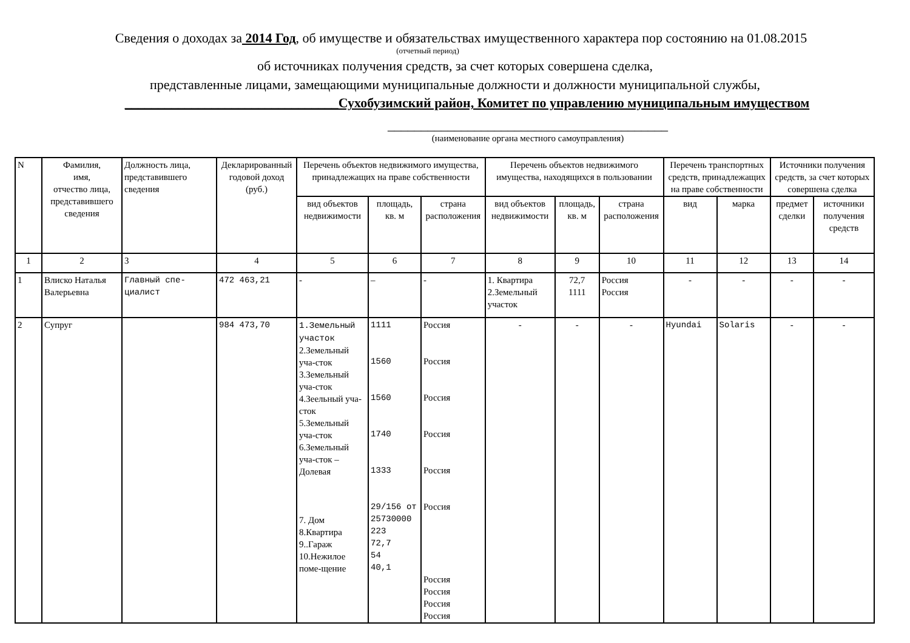Сведения о доходах за 2014 Год, об имуществе и обязательствах имущественного характера пор состоянию на 01.08.2015
(отчетный период)
об источниках получения средств, за счет которых совершена сделка,
представленные лицами, замещающими муниципальные должности и должности муниципальной службы,
________________________________Сухобузимский район, Комитет по управлению муниципальным имуществом
__________________________________________
(наименование органа местного самоуправления)
| N | Фамилия, имя, отчество лица, представившего сведения | Должность лица, представившего сведения | Декларированный годовой доход (руб.) | Перечень объектов недвижимого имущества, принадлежащих на праве собственности | | | Перечень объектов недвижимого имущества, находящихся в пользовании | | | Перечень транспортных средств, принадлежащих на праве собственности | | Источники получения средств, за счет которых совершена сделка | |
| --- | --- | --- | --- | --- | --- | --- | --- | --- | --- | --- | --- | --- | --- |
| | | | | вид объектов недвижимости | площадь, кв. м | страна расположения | вид объектов недвижимости | площадь, кв. м | страна расположения | вид | марка | предмет сделки | источники получения средств |
| 1 | 2 | 3 | 4 | 5 | 6 | 7 | 8 | 9 | 10 | 11 | 12 | 13 | 14 |
| 1 | Влиско Наталья Валерьевна | Главный спе-циалист | 472 463,21 | - | – | - | 1. Квартира 2.Земельный участок | 72,7 1111 | Россия Россия | - | - | - | - |
| 2 | Супруг | | 984 473,70 | 1.Земельный участок 2.Земельный уча-сток 3.Земельный уча-сток 4.Зеельный уча-сток 5.Земельный уча-сток 6.Земельный уча-сток – Долевая 7. Дом 8.Квартира 9..Гараж 10.Нежилое поме-щение | 1111 1560 1560 1740 1333 29/156 от 25730000 223 72,7 54 40,1 | Россия Россия Россия Россия Россия Россия Россия Россия Россия Россия | - | - | - | Hyundai | Solaris | - | - |